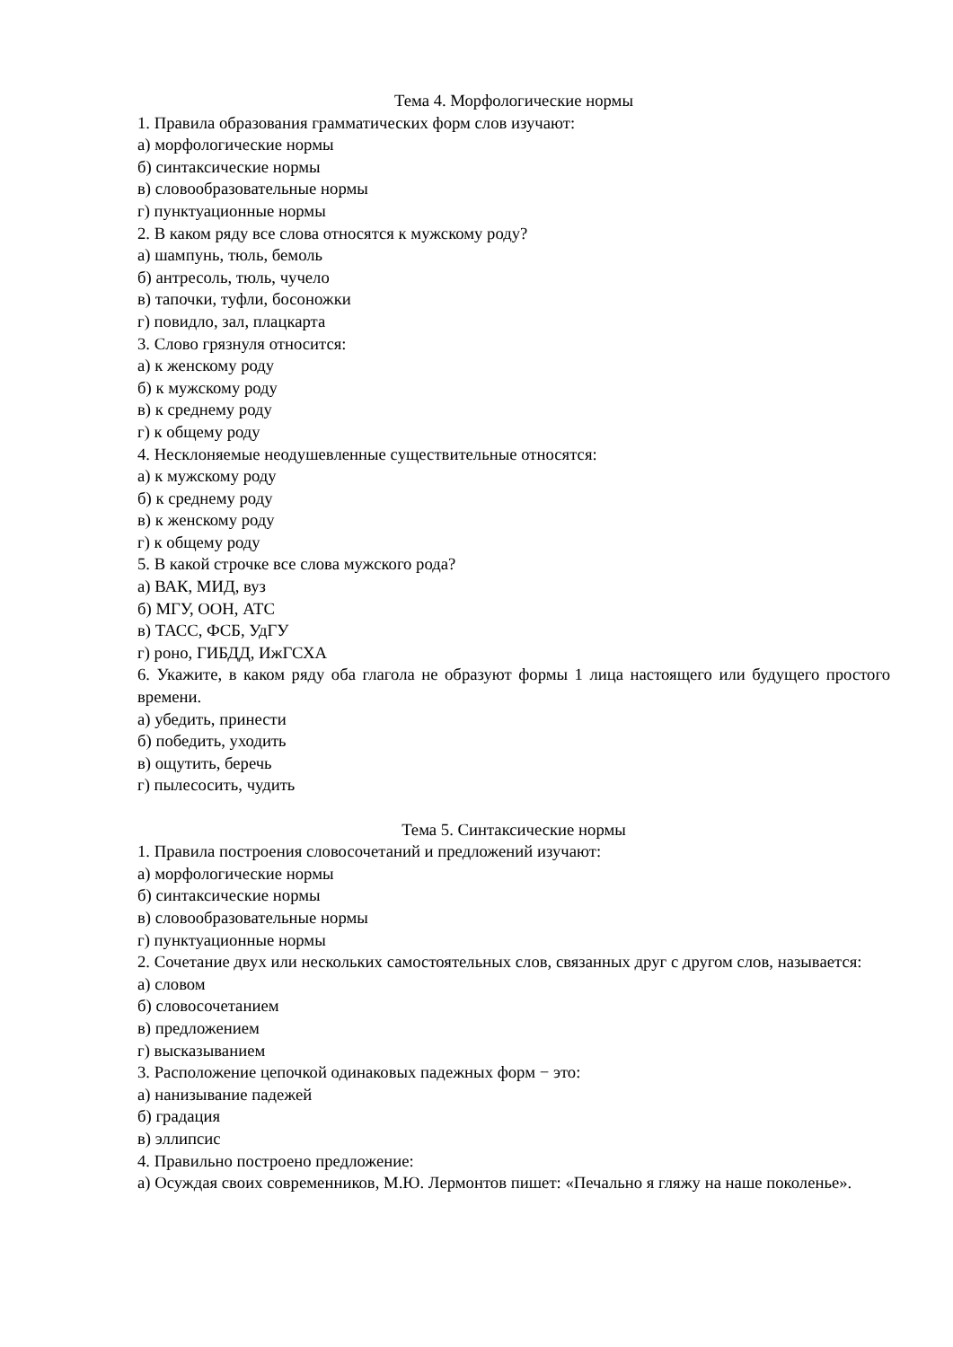Тема 4. Морфологические нормы
1. Правила образования грамматических форм слов изучают:
а) морфологические нормы
б) синтаксические нормы
в) словообразовательные нормы
г) пунктуационные нормы
2. В каком ряду все слова относятся к мужскому роду?
а) шампунь, тюль, бемоль
б) антресоль, тюль, чучело
в) тапочки, туфли, босоножки
г) повидло, зал, плацкарта
3. Слово грязнуля относится:
а) к женскому роду
б) к мужскому роду
в) к среднему роду
г) к общему роду
4. Несклоняемые неодушевленные существительные относятся:
а) к мужскому роду
б) к среднему роду
в) к женскому роду
г) к общему роду
5. В какой строчке все слова мужского рода?
а) ВАК, МИД, вуз
б) МГУ, ООН, АТС
в) ТАСС, ФСБ, УдГУ
г) роно, ГИБДД, ИжГСХА
6. Укажите, в каком ряду оба глагола не образуют формы 1 лица настоящего или будущего простого времени.
а) убедить, принести
б) победить, уходить
в) ощутить, беречь
г) пылесосить, чудить
Тема 5. Синтаксические нормы
1. Правила построения словосочетаний и предложений изучают:
а) морфологические нормы
б) синтаксические нормы
в) словообразовательные нормы
г) пунктуационные нормы
2. Сочетание двух или нескольких самостоятельных слов, связанных друг с другом слов, называется:
а) словом
б) словосочетанием
в) предложением
г) высказыванием
3. Расположение цепочкой одинаковых падежных форм − это:
а) нанизывание падежей
б) градация
в) эллипсис
4. Правильно построено предложение:
а) Осуждая своих современников, М.Ю. Лермонтов пишет: «Печально я гляжу на наше поколенье».